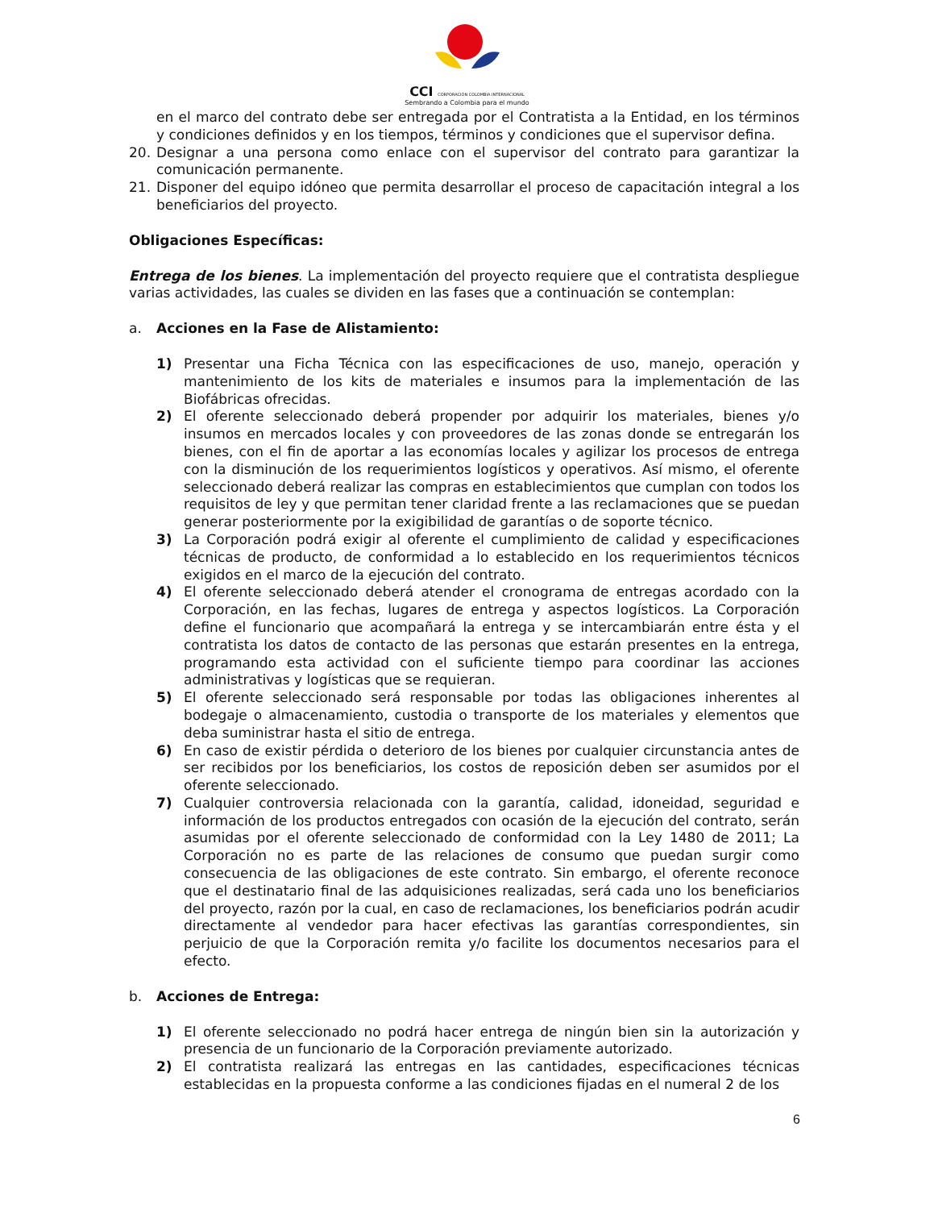CCI CORPORACIÓN COLOMBIA INTERNACIONAL
Sembrando a Colombia para el mundo
en el marco del contrato debe ser entregada por el Contratista a la Entidad, en los términos y condiciones definidos y en los tiempos, términos y condiciones que el supervisor defina.
20. Designar a una persona como enlace con el supervisor del contrato para garantizar la comunicación permanente.
21. Disponer del equipo idóneo que permita desarrollar el proceso de capacitación integral a los beneficiarios del proyecto.
Obligaciones Específicas:
Entrega de los bienes. La implementación del proyecto requiere que el contratista despliegue varias actividades, las cuales se dividen en las fases que a continuación se contemplan:
a. Acciones en la Fase de Alistamiento:
1) Presentar una Ficha Técnica con las especificaciones de uso, manejo, operación y mantenimiento de los kits de materiales e insumos para la implementación de las Biofábricas ofrecidas.
2) El oferente seleccionado deberá propender por adquirir los materiales, bienes y/o insumos en mercados locales y con proveedores de las zonas donde se entregarán los bienes, con el fin de aportar a las economías locales y agilizar los procesos de entrega con la disminución de los requerimientos logísticos y operativos. Así mismo, el oferente seleccionado deberá realizar las compras en establecimientos que cumplan con todos los requisitos de ley y que permitan tener claridad frente a las reclamaciones que se puedan generar posteriormente por la exigibilidad de garantías o de soporte técnico.
3) La Corporación podrá exigir al oferente el cumplimiento de calidad y especificaciones técnicas de producto, de conformidad a lo establecido en los requerimientos técnicos exigidos en el marco de la ejecución del contrato.
4) El oferente seleccionado deberá atender el cronograma de entregas acordado con la Corporación, en las fechas, lugares de entrega y aspectos logísticos. La Corporación define el funcionario que acompañará la entrega y se intercambiarán entre ésta y el contratista los datos de contacto de las personas que estarán presentes en la entrega, programando esta actividad con el suficiente tiempo para coordinar las acciones administrativas y logísticas que se requieran.
5) El oferente seleccionado será responsable por todas las obligaciones inherentes al bodegaje o almacenamiento, custodia o transporte de los materiales y elementos que deba suministrar hasta el sitio de entrega.
6) En caso de existir pérdida o deterioro de los bienes por cualquier circunstancia antes de ser recibidos por los beneficiarios, los costos de reposición deben ser asumidos por el oferente seleccionado.
7) Cualquier controversia relacionada con la garantía, calidad, idoneidad, seguridad e información de los productos entregados con ocasión de la ejecución del contrato, serán asumidas por el oferente seleccionado de conformidad con la Ley 1480 de 2011; La Corporación no es parte de las relaciones de consumo que puedan surgir como consecuencia de las obligaciones de este contrato. Sin embargo, el oferente reconoce que el destinatario final de las adquisiciones realizadas, será cada uno los beneficiarios del proyecto, razón por la cual, en caso de reclamaciones, los beneficiarios podrán acudir directamente al vendedor para hacer efectivas las garantías correspondientes, sin perjuicio de que la Corporación remita y/o facilite los documentos necesarios para el efecto.
b. Acciones de Entrega:
1) El oferente seleccionado no podrá hacer entrega de ningún bien sin la autorización y presencia de un funcionario de la Corporación previamente autorizado.
2) El contratista realizará las entregas en las cantidades, especificaciones técnicas establecidas en la propuesta conforme a las condiciones fijadas en el numeral 2 de los
6